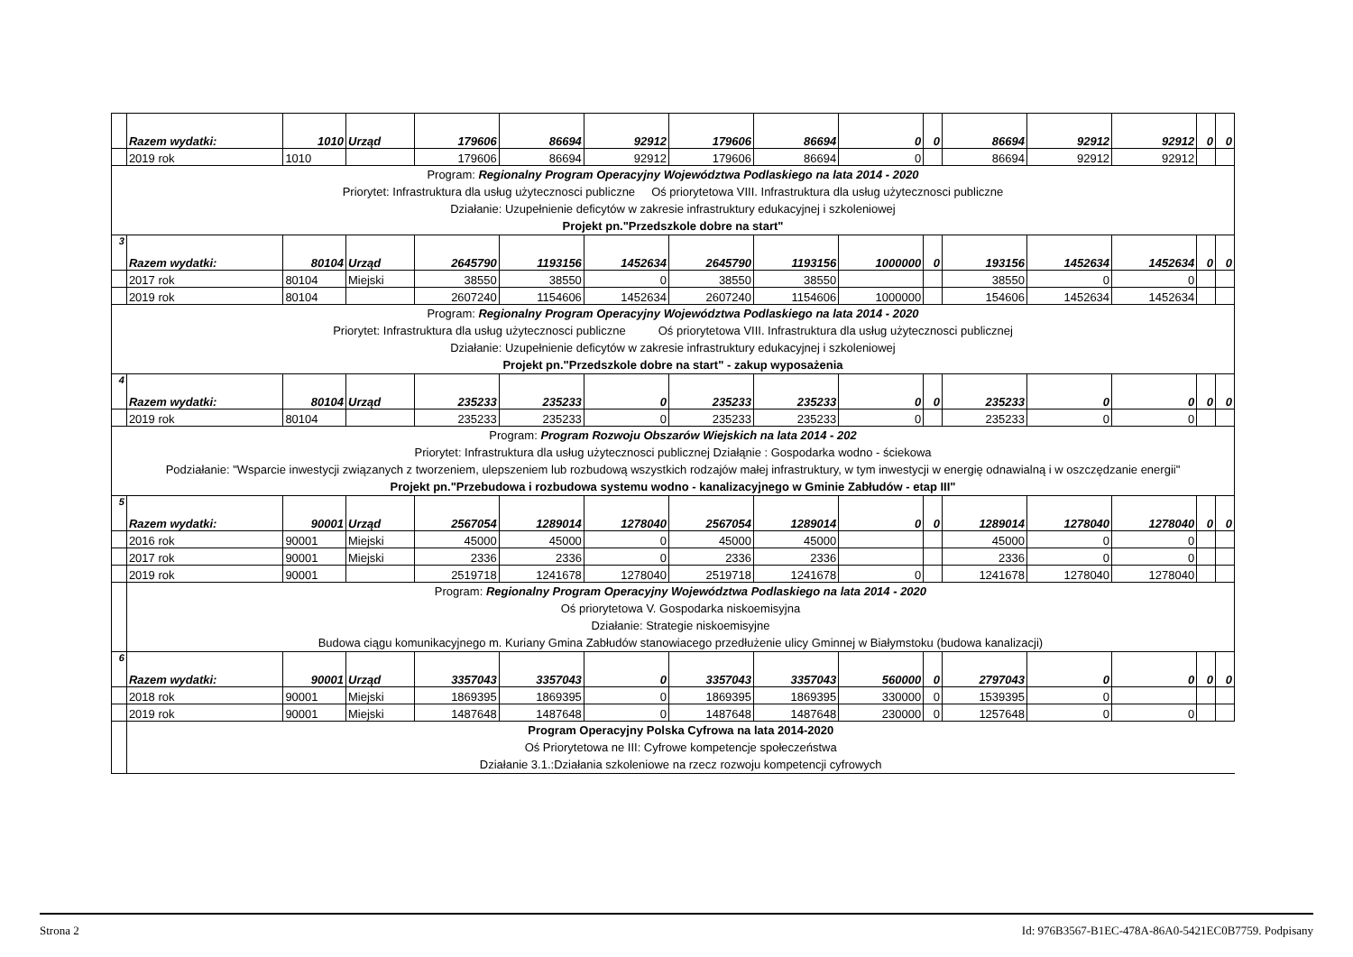| | Razem wydatki: | 1010 | Urząd | 179606 | 86694 | 92912 | 179606 | 86694 | 0 | 0 | 86694 | 92912 | 92912 | 0 | 0 |
| | 2019 rok | 1010 | | 179606 | 86694 | 92912 | 179606 | 86694 | 0 | | 86694 | 92912 | 92912 | | |
| Program: Regionalny Program Operacyjny Województwa Podlaskiego na lata 2014 - 2020 Priorytet: Infrastruktura dla usług użytecznosci publiczne Oś priorytetowa VIII. Infrastruktura dla usług użytecznosci publiczne Działanie: Uzupełnienie deficytów w zakresie infrastruktury edukacyjnej i szkoleniowej Projekt pn."Przedszkole dobre na start" | | | | | | | | | | | | | | | |
| 3 | Razem wydatki: | 80104 | Urząd | 2645790 | 1193156 | 1452634 | 2645790 | 1193156 | 1000000 | 0 | 193156 | 1452634 | 1452634 | 0 | 0 |
| | 2017 rok | 80104 | Miejski | 38550 | 38550 | 0 | 38550 | 38550 | | | 38550 | 0 | 0 | | |
| | 2019 rok | 80104 | | 2607240 | 1154606 | 1452634 | 2607240 | 1154606 | 1000000 | | 154606 | 1452634 | 1452634 | | |
| Program: Regionalny Program Operacyjny Województwa Podlaskiego na lata 2014 - 2020 Priorytet: Infrastruktura dla usług użytecznosci publiczne Oś priorytetowa VIII. Infrastruktura dla usług użytecznosci publicznej Działanie: Uzupełnienie deficytów w zakresie infrastruktury edukacyjnej i szkoleniowej Projekt pn."Przedszkole dobre na start" - zakup wyposażenia | | | | | | | | | | | | | | | |
| 4 | Razem wydatki: | 80104 | Urząd | 235233 | 235233 | 0 | 235233 | 235233 | 0 | 0 | 235233 | 0 | 0 | 0 | 0 |
| | 2019 rok | 80104 | | 235233 | 235233 | 0 | 235233 | 235233 | 0 | | 235233 | 0 | 0 | | |
| Program: Program Rozwoju Obszarów Wiejskich na lata 2014 - 202 Priorytet: Infrastruktura dla usług użytecznosci publicznej Działąnie : Gospodarka wodno - ściekowa Podziałanie: "Wsparcie inwestycji związanych z tworzeniem, ulepszeniem lub rozbudową wszystkich rodzajów małej infrastruktury, w tym inwestycji w energię odnawialną i w oszczędzanie energii" Projekt pn."Przebudowa i rozbudowa systemu wodno - kanalizacyjnego w Gminie Zabłudów - etap III" | | | | | | | | | | | | | | | |
| 5 | Razem wydatki: | 90001 | Urząd | 2567054 | 1289014 | 1278040 | 2567054 | 1289014 | 0 | 0 | 1289014 | 1278040 | 1278040 | 0 | 0 |
| | 2016 rok | 90001 | Miejski | 45000 | 45000 | 0 | 45000 | 45000 | | | 45000 | 0 | 0 | | |
| | 2017 rok | 90001 | Miejski | 2336 | 2336 | 0 | 2336 | 2336 | | | 2336 | 0 | 0 | | |
| | 2019 rok | 90001 | | 2519718 | 1241678 | 1278040 | 2519718 | 1241678 | 0 | | 1241678 | 1278040 | 1278040 | | |
| | Program: Regionalny Program Operacyjny Województwa Podlaskiego na lata 2014 - 2020 Oś priorytetowa V. Gospodarka niskoemisyjna Działanie: Strategie niskoemisyjne Budowa ciągu komunikacyjnego m. Kuriany Gmina Zabłudów stanowiacego przedłużenie ulicy Gminnej w Białymstoku (budowa kanalizacji) | | | | | | | | | | | | | | |
| 6 | Razem wydatki: | 90001 | Urząd | 3357043 | 3357043 | 0 | 3357043 | 3357043 | 560000 | 0 | 2797043 | 0 | 0 | 0 | 0 |
| | 2018 rok | 90001 | Miejski | 1869395 | 1869395 | 0 | 1869395 | 1869395 | 330000 | 0 | 1539395 | 0 | | | |
| | 2019 rok | 90001 | Miejski | 1487648 | 1487648 | 0 | 1487648 | 1487648 | 230000 | 0 | 1257648 | 0 | 0 | | |
| | Program Operacyjny Polska Cyfrowa na lata 2014-2020 Oś Priorytetowa ne III: Cyfrowe kompetencje społeczeństwa Działanie 3.1.:Działania szkoleniowe na rzecz rozwoju kompetencji cyfrowych | | | | | | | | | | | | | | |
Strona 2 Id: 976B3567-B1EC-478A-86A0-5421EC0B7759. Podpisany